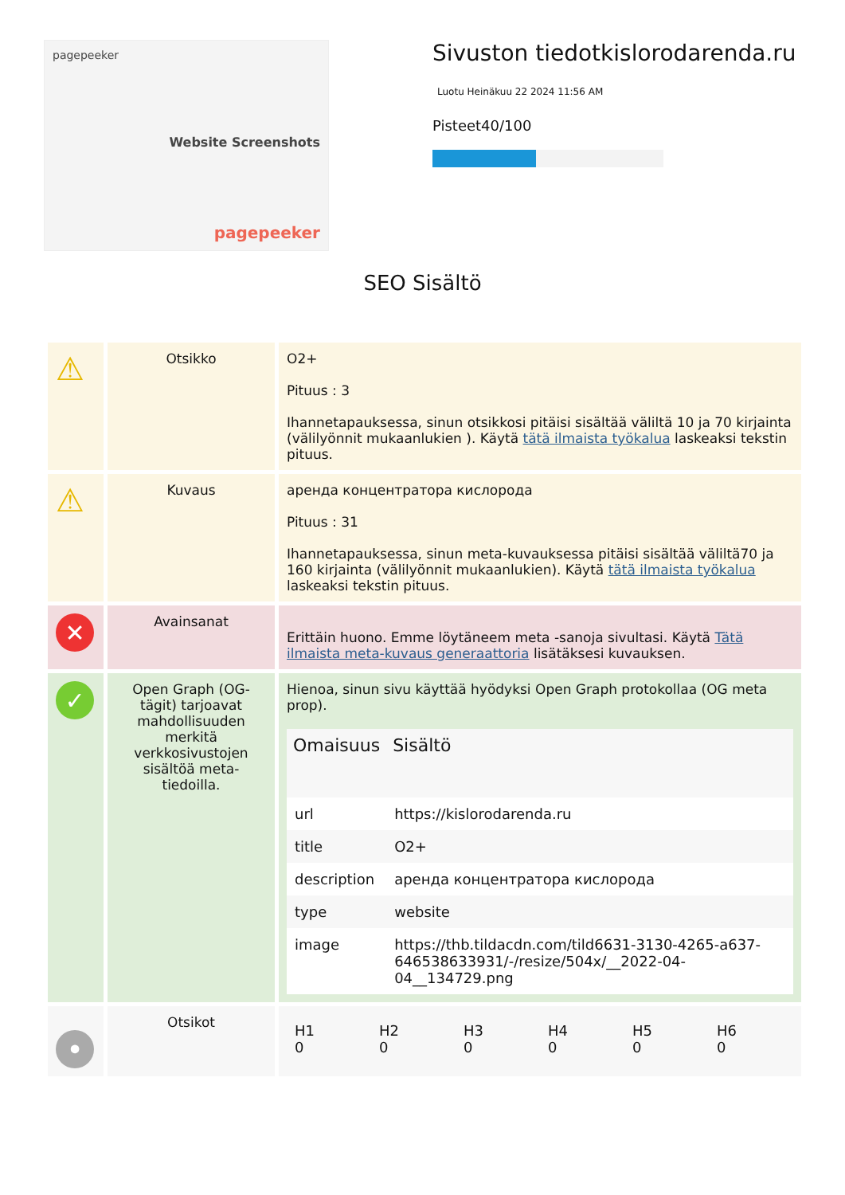pagepeeker
Website Screenshots
pagepeeker
Sivuston tiedotkislorodarenda.ru
Luotu Heinäkuu 22 2024 11:56 AM
Pisteet40/100
SEO Sisältö
| ⚠ | Otsikko | O2+ Pituus : 3 Ihannetapauksessa, sinun otsikkosi pitäisi sisältää väliltä 10 ja 70 kirjainta (välilyönnit mukaanlukien ). Käytä tätä ilmaista työkalua laskeaksi tekstin pituus. |
| ⚠ | Kuvaus | аренда концентратора кислорода Pituus : 31 Ihannetapauksessa, sinun meta-kuvauksessa pitäisi sisältää väliltä70 ja 160 kirjainta (välilyönnit mukaanlukien). Käytä tätä ilmaista työkalua laskeaksi tekstin pituus. |
| ✕ | Avainsanat | Erittäin huono. Emme löytäneem meta -sanoja sivultasi. Käytä Tätä ilmaista meta-kuvaus generaattoria lisätäksesi kuvauksen. |
| ✓ | Open Graph (OG-tägit) tarjoavat mahdollisuuden merkitä verkkosivustojen sisältöä meta-tiedoilla. | Hienoa, sinun sivu käyttää hyödyksi Open Graph protokollaa (OG meta prop). / Omaisuus / Sisältö / / --- / --- / / url / https://kislorodarenda.ru / / title / O2+ / / description / аренда концентратора кислорода / / type / website / / image / https://thb.tildacdn.com/tild6631-3130-4265-a637-646538633931/-/resize/504x/__2022-04-04__134729.png / |
| • | Otsikot | / H1 0 / H2 0 / H3 0 / H4 0 / H5 0 / H6 0 / |